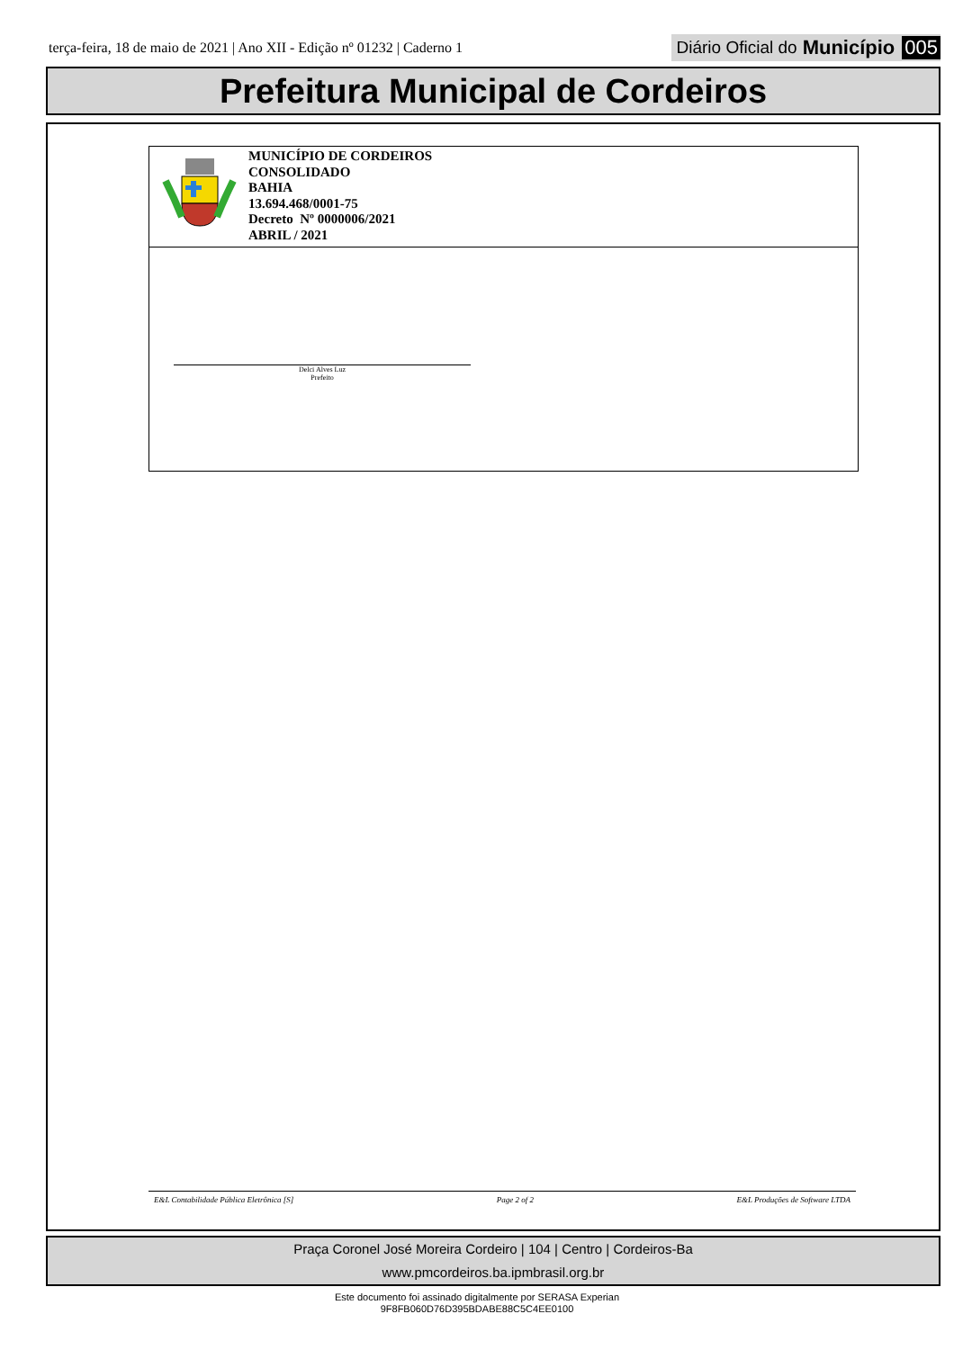terça-feira, 18 de maio de 2021 | Ano XII - Edição nº 01232 | Caderno 1
Diário Oficial do Município 005
Prefeitura Municipal de Cordeiros
MUNICÍPIO DE CORDEIROS
CONSOLIDADO
BAHIA
13.694.468/0001-75
Decreto Nº 0000006/2021
ABRIL / 2021
Delci Alves Luz
Prefeito
E&L Contabilidade Pública Eletrônica [S] Page 2 of 2 E&L Produções de Software LTDA
Praça Coronel José Moreira Cordeiro | 104 | Centro | Cordeiros-Ba
www.pmcordeiros.ba.ipmbrasil.org.br
Este documento foi assinado digitalmente por SERASA Experian
9F8FB060D76D395BDABE88C5C4EE0100